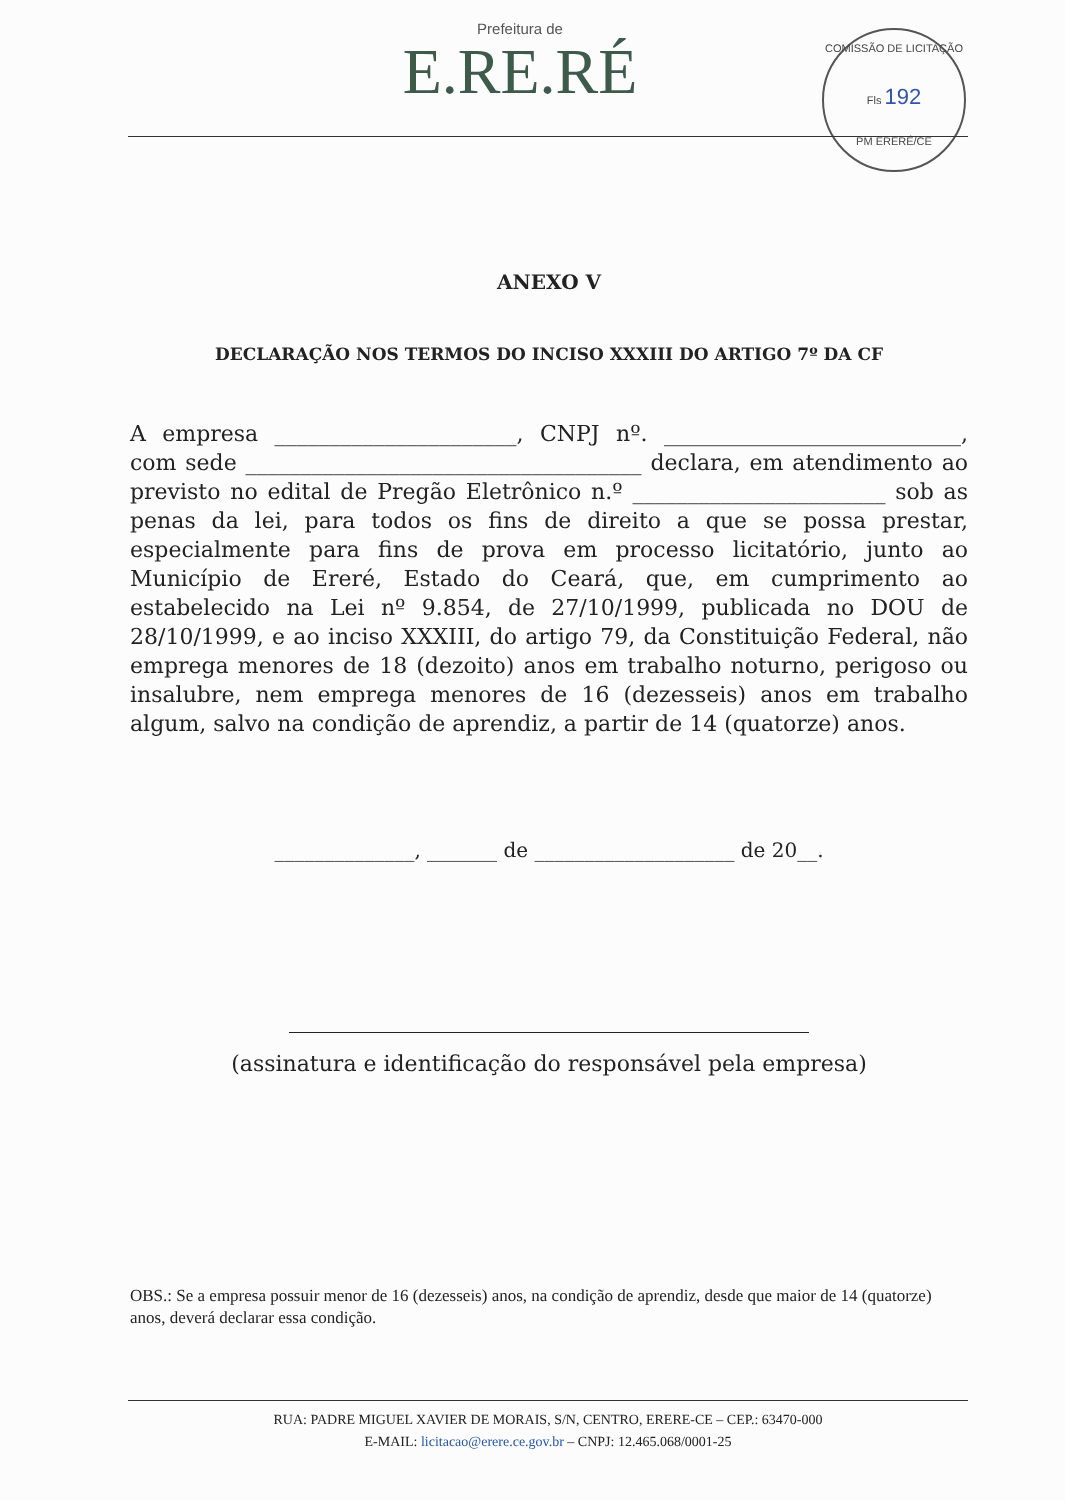Prefeitura de
E.RE.RÉ
COMISSÃO DE LICITAÇÃO
Fls 192
PM ERERÉ/CE
ANEXO V
DECLARAÇÃO NOS TERMOS DO INCISO XXXIII DO ARTIGO 7º DA CF
A empresa ______________________, CNPJ nº. ___________________________, com sede ____________________________________ declara, em atendimento ao previsto no edital de Pregão Eletrônico n.º _______________________ sob as penas da lei, para todos os fins de direito a que se possa prestar, especialmente para fins de prova em processo licitatório, junto ao Município de Ereré, Estado do Ceará, que, em cumprimento ao estabelecido na Lei nº 9.854, de 27/10/1999, publicada no DOU de 28/10/1999, e ao inciso XXXIII, do artigo 79, da Constituição Federal, não emprega menores de 18 (dezoito) anos em trabalho noturno, perigoso ou insalubre, nem emprega menores de 16 (dezesseis) anos em trabalho algum, salvo na condição de aprendiz, a partir de 14 (quatorze) anos.
______________, _______ de ____________________ de 20__.
(assinatura e identificação do responsável pela empresa)
OBS.: Se a empresa possuir menor de 16 (dezesseis) anos, na condição de aprendiz, desde que maior de 14 (quatorze) anos, deverá declarar essa condição.
RUA: PADRE MIGUEL XAVIER DE MORAIS, S/N, CENTRO, ERERE-CE – CEP.: 63470-000
E-MAIL: licitacao@erere.ce.gov.br – CNPJ: 12.465.068/0001-25